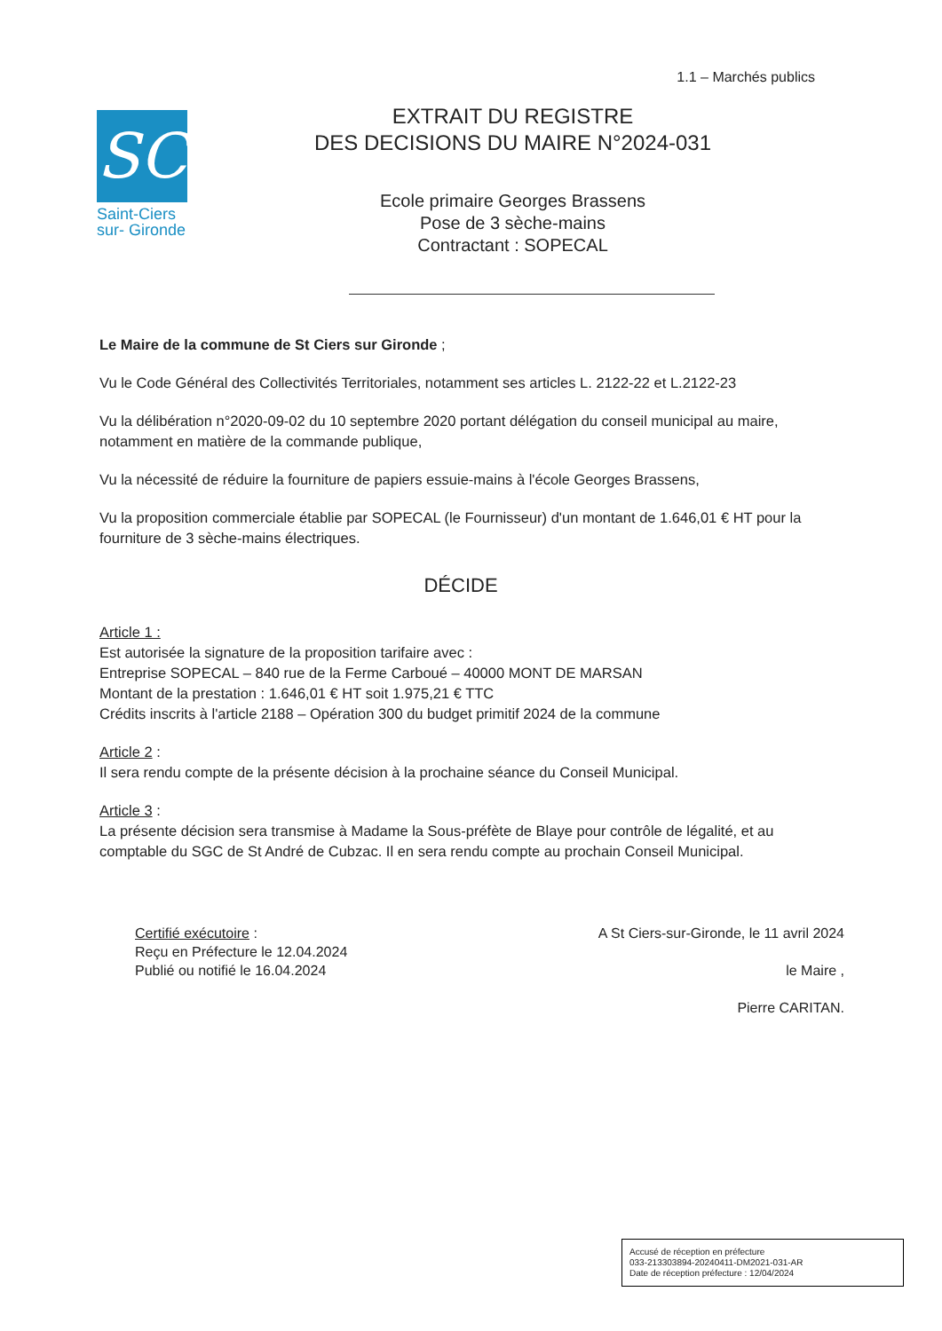1.1 – Marchés publics
SC
Saint-Ciers
sur- Gironde
EXTRAIT DU REGISTRE
DES DECISIONS DU MAIRE N°2024-031
Ecole primaire Georges Brassens
Pose de 3 sèche-mains
Contractant : SOPECAL
Le Maire de la commune de St Ciers sur Gironde ;
Vu le Code Général des Collectivités Territoriales, notamment ses articles L. 2122-22 et L.2122-23
Vu la délibération n°2020-09-02 du 10 septembre 2020 portant délégation du conseil municipal au maire, notamment en matière de la commande publique,
Vu la nécessité de réduire la fourniture de papiers essuie-mains à l'école Georges Brassens,
Vu la proposition commerciale établie par SOPECAL (le Fournisseur) d'un montant de 1.646,01 € HT pour la fourniture de 3 sèche-mains électriques.
DÉCIDE
Article 1 :
Est autorisée la signature de la proposition tarifaire avec :
Entreprise SOPECAL – 840 rue de la Ferme Carboué – 40000 MONT DE MARSAN
Montant de la prestation : 1.646,01 € HT soit 1.975,21 € TTC
Crédits inscrits à l'article 2188 – Opération 300 du budget primitif 2024 de la commune
Article 2 :
Il sera rendu compte de la présente décision à la prochaine séance du Conseil Municipal.
Article 3 :
La présente décision sera transmise à Madame la Sous-préfète de Blaye pour contrôle de légalité, et au comptable du SGC de St André de Cubzac. Il en sera rendu compte au prochain Conseil Municipal.
Certifié exécutoire :
Reçu en Préfecture le 12.04.2024
Publié ou notifié le 16.04.2024
A St Ciers-sur-Gironde, le 11 avril 2024
le Maire ,
Pierre CARITAN.
Accusé de réception en préfecture
033-213303894-20240411-DM2021-031-AR
Date de réception préfecture : 12/04/2024